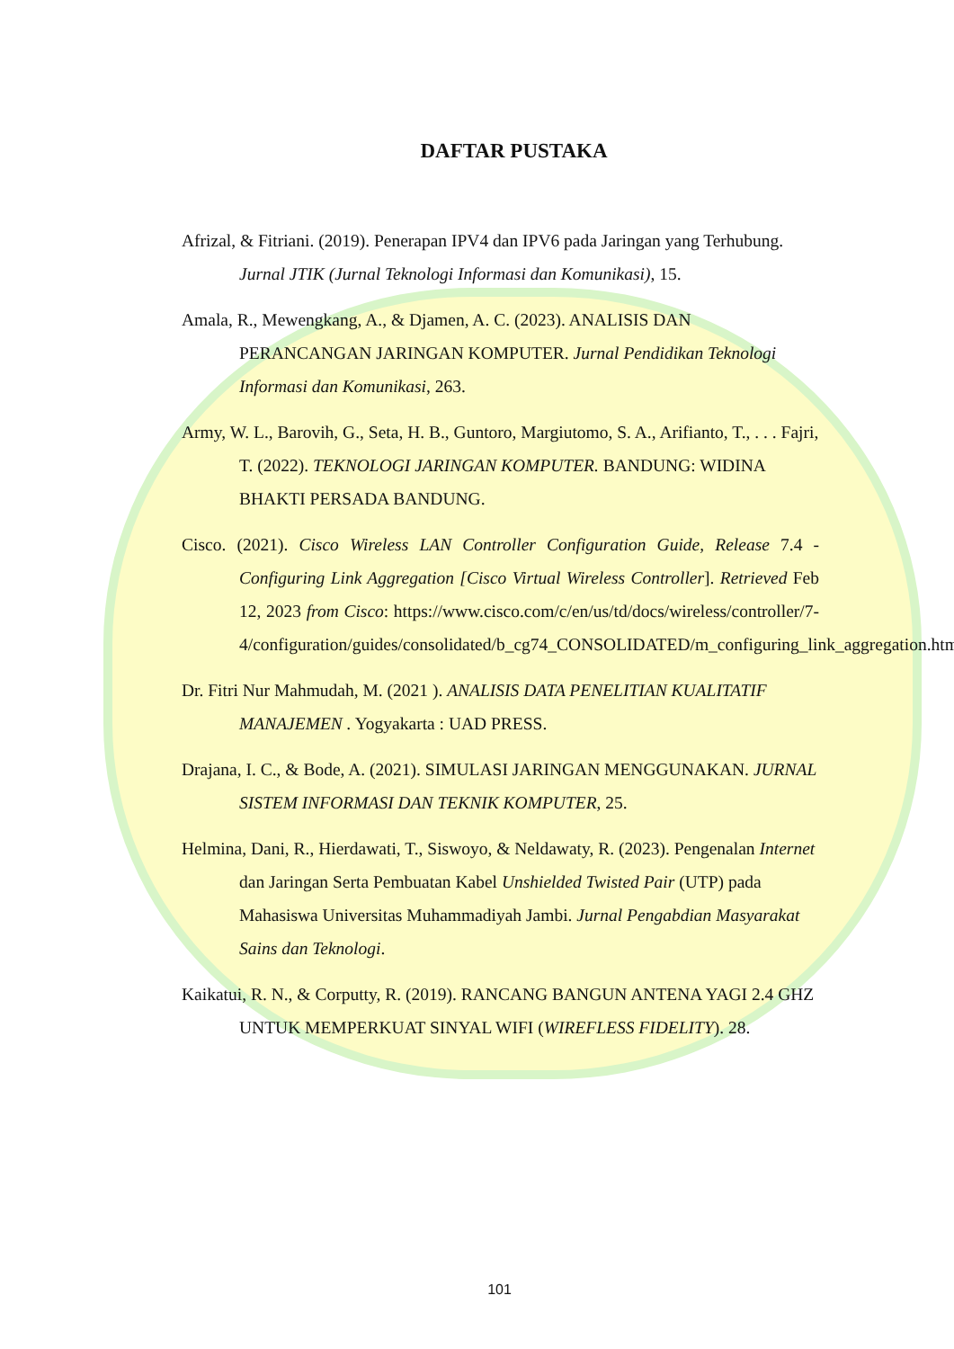DAFTAR PUSTAKA
Afrizal, & Fitriani. (2019). Penerapan IPV4 dan IPV6 pada Jaringan yang Terhubung. Jurnal JTIK (Jurnal Teknologi Informasi dan Komunikasi), 15.
Amala, R., Mewengkang, A., & Djamen, A. C. (2023). ANALISIS DAN PERANCANGAN JARINGAN KOMPUTER. Jurnal Pendidikan Teknologi Informasi dan Komunikasi, 263.
Army, W. L., Barovih, G., Seta, H. B., Guntoro, Margiutomo, S. A., Arifianto, T., . . . Fajri, T. (2022). TEKNOLOGI JARINGAN KOMPUTER. BANDUNG: WIDINA BHAKTI PERSADA BANDUNG.
Cisco. (2021). Cisco Wireless LAN Controller Configuration Guide, Release 7.4 - Configuring Link Aggregation [Cisco Virtual Wireless Controller]. Retrieved Feb 12, 2023 from Cisco: https://www.cisco.com/c/en/us/td/docs/wireless/controller/7-4/configuration/guides/consolidated/b_cg74_CONSOLIDATED/m_configuring_link_aggregation.html#ID1335
Dr. Fitri Nur Mahmudah, M. (2021 ). ANALISIS DATA PENELITIAN KUALITATIF MANAJEMEN . Yogyakarta : UAD PRESS.
Drajana, I. C., & Bode, A. (2021). SIMULASI JARINGAN MENGGUNAKAN. JURNAL SISTEM INFORMASI DAN TEKNIK KOMPUTER, 25.
Helmina, Dani, R., Hierdawati, T., Siswoyo, & Neldawaty, R. (2023). Pengenalan Internet dan Jaringan Serta Pembuatan Kabel Unshielded Twisted Pair (UTP) pada Mahasiswa Universitas Muhammadiyah Jambi. Jurnal Pengabdian Masyarakat Sains dan Teknologi.
Kaikatui, R. N., & Corputty, R. (2019). RANCANG BANGUN ANTENA YAGI 2.4 GHZ UNTUK MEMPERKUAT SINYAL WIFI (WIREFLESS FIDELITY). 28.
101